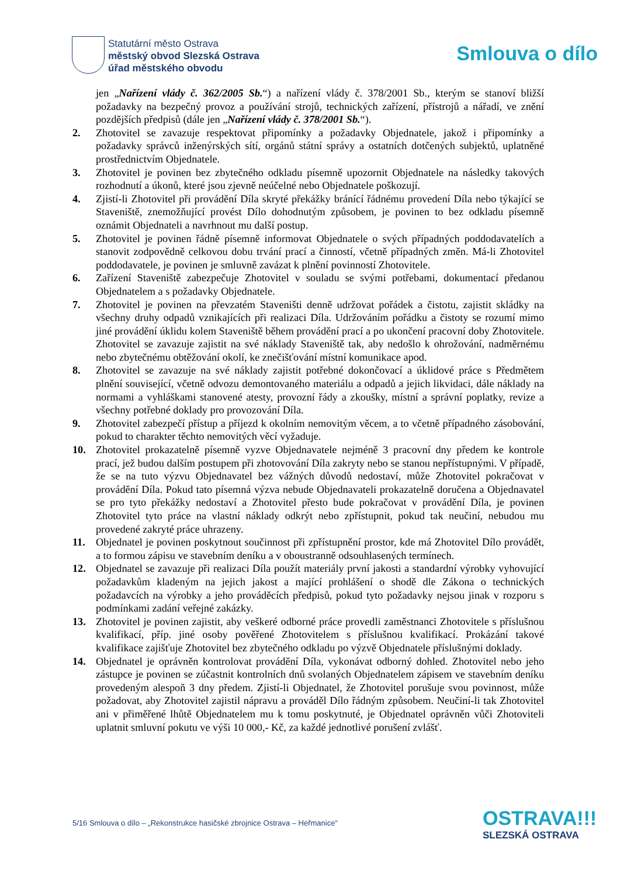Statutární město Ostrava
městský obvod Slezská Ostrava
úřad městského obvodu
Smlouva o dílo
jen „Nařízení vlády č. 362/2005 Sb.“) a nařízení vlády č. 378/2001 Sb., kterým se stanoví bližší požadavky na bezpečný provoz a používání strojů, technických zařízení, přístrojů a nářadí, ve znění pozdějších předpisů (dále jen „Nařízení vlády č. 378/2001 Sb.“).
2. Zhotovitel se zavazuje respektovat připomínky a požadavky Objednatele, jakož i připomínky a požadavky správců inženýrských sítí, orgánů státní správy a ostatních dotčených subjektů, uplatněné prostřednictvím Objednatele.
3. Zhotovitel je povinen bez zbytečného odkladu písemně upozornit Objednatele na následky takových rozhodnutí a úkonů, které jsou zjevně neúčelné nebo Objednatele poškozují.
4. Zjistí-li Zhotovitel při provádění Díla skryté překážky bránící řádnému provedení Díla nebo týkající se Staveniště, znemožňující provést Dílo dohodnutým způsobem, je povinen to bez odkladu písemně oznámit Objednateli a navrhnout mu další postup.
5. Zhotovitel je povinen řádně písemně informovat Objednatele o svých případných poddodavatelích a stanovit zodpovědně celkovou dobu trvání prací a činností, včetně případných změn. Má-li Zhotovitel poddodavatele, je povinen je smluvně zavázat k plnění povinností Zhotovitele.
6. Zařízení Staveniště zabezpečuje Zhotovitel v souladu se svými potřebami, dokumentací předanou Objednatelem a s požadavky Objednatele.
7. Zhotovitel je povinen na převzatém Staveništi denně udržovat pořádek a čistotu, zajistit skládky na všechny druhy odpadů vznikajících při realizaci Díla. Udržováním pořádku a čistoty se rozumí mimo jiné provádění úklidu kolem Staveniště během provádění prací a po ukončení pracovní doby Zhotovitele. Zhotovitel se zavazuje zajistit na své náklady Staveniště tak, aby nedošlo k ohrožování, nadměrnému nebo zbytečnému obtěžování okolí, ke znečišťování místní komunikace apod.
8. Zhotovitel se zavazuje na své náklady zajistit potřebné dokončovací a úklidové práce s Předmětem plnění související, včetně odvozu demontovaného materiálu a odpadů a jejich likvidaci, dále náklady na normami a vyhláškami stanovené atesty, provozní řády a zkoušky, místní a správní poplatky, revize a všechny potřebné doklady pro provozování Díla.
9. Zhotovitel zabezpečí přístup a příjezd k okolním nemovitým věcem, a to včetně případného zásobování, pokud to charakter těchto nemovitých věcí vyžaduje.
10. Zhotovitel prokazatelně písemně vyzve Objednavatele nejméně 3 pracovní dny předem ke kontrole prací, jež budou dalším postupem při zhotovování Díla zakryty nebo se stanou nepřístupnými. V případě, že se na tuto výzvu Objednavatel bez vážných důvodů nedostaví, může Zhotovitel pokračovat v provádění Díla. Pokud tato písemná výzva nebude Objednavateli prokazatelně doručena a Objednavatel se pro tyto překážky nedostaví a Zhotovitel přesto bude pokračovat v provádění Díla, je povinen Zhotovitel tyto práce na vlastní náklady odkrýt nebo zpřístupnit, pokud tak neučiní, nebudou mu provedené zakryté práce uhrazeny.
11. Objednatel je povinen poskytnout součinnost při zpřístupnění prostor, kde má Zhotovitel Dílo provádět, a to formou zápisu ve stavebním deníku a v oboustranně odsouhlasených termínech.
12. Objednatel se zavazuje při realizaci Díla použít materiály první jakosti a standardní výrobky vyhovující požadavkům kladeným na jejich jakost a mající prohlášení o shodě dle Zákona o technických požadavcích na výrobky a jeho prováděcích předpisů, pokud tyto požadavky nejsou jinak v rozporu s podmínkami zadání veřejné zakázky.
13. Zhotovitel je povinen zajistit, aby veškeré odborné práce provedli zaměstnanci Zhotovitele s příslušnou kvalifikací, příp. jiné osoby pověřené Zhotovitelem s příslušnou kvalifikací. Prokázání takové kvalifikace zajišťuje Zhotovitel bez zbytečného odkladu po výzvě Objednatele příslušnými doklady.
14. Objednatel je oprávněn kontrolovat provádění Díla, vykonávat odborný dohled. Zhotovitel nebo jeho zástupce je povinen se zúčastnit kontrolních dnů svolaných Objednatelem zápisem ve stavebním deníku provedeným alespoň 3 dny předem. Zjistí-li Objednatel, že Zhotovitel porušuje svou povinnost, může požadovat, aby Zhotovitel zajistil nápravu a prováděl Dílo řádným způsobem. Neučiní-li tak Zhotovitel ani v přiměřené lhůtě Objednatelem mu k tomu poskytnuté, je Objednatel oprávněn vůči Zhotoviteli uplatnit smluvní pokutu ve výši 10 000,- Kč, za každé jednotlivé porušení zvlášť.
5/16 Smlouva o dílo – „Rekonstrukce hasičské zbrojnice Ostrava – Heřmanice“
OSTRAVA!!!
SLEZSKÁ OSTRAVA